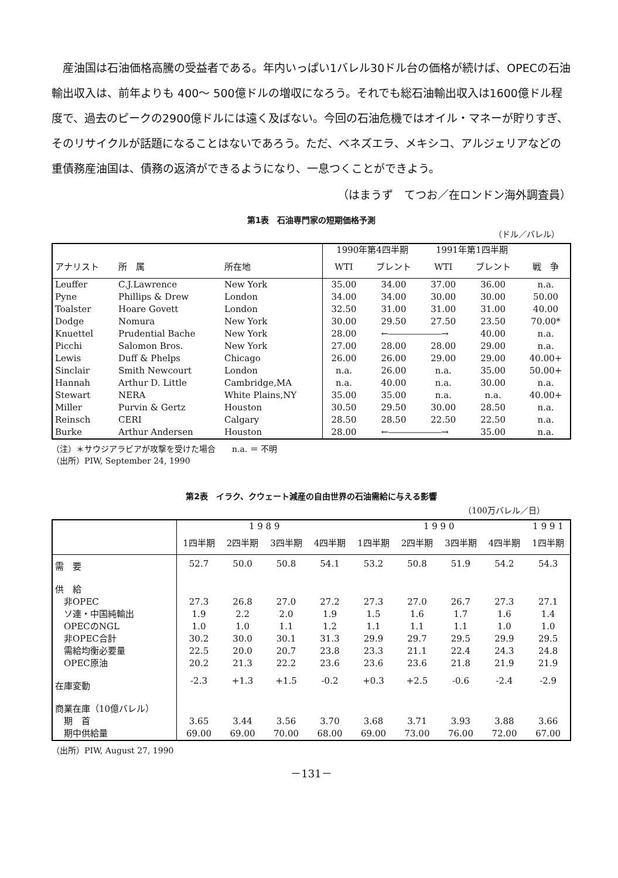産油国は石油価格高騰の受益者である。年内いっぱい1バレル30ドル台の価格が続けば、OPECの石油輸出収入は、前年よりも 400～ 500億ドルの増収になろう。それでも総石油輸出収入は1600億ドル程度で、過去のピークの2900億ドルには遠く及ばない。今回の石油危機ではオイル・マネーが貯りすぎ、そのリサイクルが話題になることはないであろう。ただ、ベネズエラ、メキシコ、アルジェリアなどの重債務産油国は、債務の返済ができるようになり、一息つくことができよう。
（はまうず　てつお／在ロンドン海外調査員）
第1表　石油専門家の短期価格予測
（ドル／バレル）
| | | | 1990年第4四半期 | | 1991年第1四半期 | | |
| --- | --- | --- | --- | --- | --- | --- | --- |
| アナリスト | 所 属 | 所在地 | WTI | ブレント | WTI | ブレント | 戦 争 |
| Leuffer | C.J.Lawrence | New York | 35.00 | 34.00 | 37.00 | 36.00 | n.a. |
| Pyne | Phillips & Drew | London | 34.00 | 34.00 | 30.00 | 30.00 | 50.00 |
| Toalster | Hoare Govett | London | 32.50 | 31.00 | 31.00 | 31.00 | 40.00 |
| Dodge | Nomura | New York | 30.00 | 29.50 | 27.50 | 23.50 | 70.00* |
| Knuettel | Prudential Bache | New York | 28.00 | ←――――――→ | | 40.00 | n.a. |
| Picchi | Salomon Bros. | New York | 27.00 | 28.00 | 28.00 | 29.00 | n.a. |
| Lewis | Duff & Phelps | Chicago | 26.00 | 26.00 | 29.00 | 29.00 | 40.00+ |
| Sinclair | Smith Newcourt | London | n.a. | 26.00 | n.a. | 35.00 | 50.00+ |
| Hannah | Arthur D. Little | Cambridge,MA | n.a. | 40.00 | n.a. | 30.00 | n.a. |
| Stewart | NERA | White Plains,NY | 35.00 | 35.00 | n.a. | n.a. | 40.00+ |
| Miller | Purvin & Gertz | Houston | 30.50 | 29.50 | 30.00 | 28.50 | n.a. |
| Reinsch | CERI | Calgary | 28.50 | 28.50 | 22.50 | 22.50 | n.a. |
| Burke | Arthur Andersen | Houston | 28.00 | ←――――――→ | | 35.00 | n.a. |
（注）＊サウジアラビアが攻撃を受けた場合　　n.a. ＝ 不明
（出所）PIW, September 24, 1990
第2表　イラク、クウェート減産の自由世界の石油需給に与える影響
（100万バレル／日）
| | 1 9 8 9 | | | | 1 9 9 0 | | | | 1 9 9 1 |
| --- | --- | --- | --- | --- | --- | --- | --- | --- | --- |
| | 1四半期 | 2四半期 | 3四半期 | 4四半期 | 1四半期 | 2四半期 | 3四半期 | 4四半期 | 1四半期 |
| 需 要 | 52.7 | 50.0 | 50.8 | 54.1 | 53.2 | 50.8 | 51.9 | 54.2 | 54.3 |
| 供 給 | | | | | | | | | |
| 非OPEC | 27.3 | 26.8 | 27.0 | 27.2 | 27.3 | 27.0 | 26.7 | 27.3 | 27.1 |
| ソ連・中国純輸出 | 1.9 | 2.2 | 2.0 | 1.9 | 1.5 | 1.6 | 1.7 | 1.6 | 1.4 |
| OPECのNGL | 1.0 | 1.0 | 1.1 | 1.2 | 1.1 | 1.1 | 1.1 | 1.0 | 1.0 |
| 非OPEC合計 | 30.2 | 30.0 | 30.1 | 31.3 | 29.9 | 29.7 | 29.5 | 29.9 | 29.5 |
| 需給均衡必要量 | 22.5 | 20.0 | 20.7 | 23.8 | 23.3 | 21.1 | 22.4 | 24.3 | 24.8 |
| OPEC原油 | 20.2 | 21.3 | 22.2 | 23.6 | 23.6 | 23.6 | 21.8 | 21.9 | 21.9 |
| 在庫変動 | -2.3 | +1.3 | +1.5 | -0.2 | +0.3 | +2.5 | -0.6 | -2.4 | -2.9 |
| 商業在庫（10億バレル） | | | | | | | | | |
| 期 首 | 3.65 | 3.44 | 3.56 | 3.70 | 3.68 | 3.71 | 3.93 | 3.88 | 3.66 |
| 期中供給量 | 69.00 | 69.00 | 70.00 | 68.00 | 69.00 | 73.00 | 76.00 | 72.00 | 67.00 |
（出所）PIW, August 27, 1990
－131－